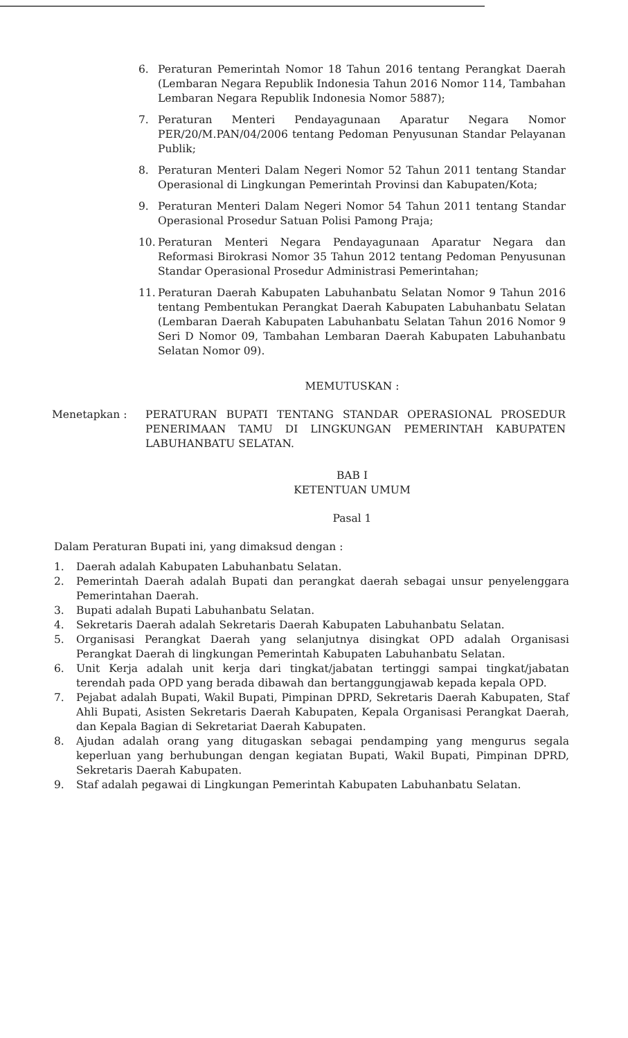6. Peraturan Pemerintah Nomor 18 Tahun 2016 tentang Perangkat Daerah (Lembaran Negara Republik Indonesia Tahun 2016 Nomor 114, Tambahan Lembaran Negara Republik Indonesia Nomor 5887);
7. Peraturan Menteri Pendayagunaan Aparatur Negara Nomor PER/20/M.PAN/04/2006 tentang Pedoman Penyusunan Standar Pelayanan Publik;
8. Peraturan Menteri Dalam Negeri Nomor 52 Tahun 2011 tentang Standar Operasional di Lingkungan Pemerintah Provinsi dan Kabupaten/Kota;
9. Peraturan Menteri Dalam Negeri Nomor 54 Tahun 2011 tentang Standar Operasional Prosedur Satuan Polisi Pamong Praja;
10. Peraturan Menteri Negara Pendayagunaan Aparatur Negara dan Reformasi Birokrasi Nomor 35 Tahun 2012 tentang Pedoman Penyusunan Standar Operasional Prosedur Administrasi Pemerintahan;
11. Peraturan Daerah Kabupaten Labuhanbatu Selatan Nomor 9 Tahun 2016 tentang Pembentukan Perangkat Daerah Kabupaten Labuhanbatu Selatan (Lembaran Daerah Kabupaten Labuhanbatu Selatan Tahun 2016 Nomor 9 Seri D Nomor 09, Tambahan Lembaran Daerah Kabupaten Labuhanbatu Selatan Nomor 09).
MEMUTUSKAN :
Menetapkan : PERATURAN BUPATI TENTANG STANDAR OPERASIONAL PROSEDUR PENERIMAAN TAMU DI LINGKUNGAN PEMERINTAH KABUPATEN LABUHANBATU SELATAN.
BAB I
KETENTUAN UMUM
Pasal 1
Dalam Peraturan Bupati ini, yang dimaksud dengan :
1. Daerah adalah Kabupaten Labuhanbatu Selatan.
2. Pemerintah Daerah adalah Bupati dan perangkat daerah sebagai unsur penyelenggara Pemerintahan Daerah.
3. Bupati adalah Bupati Labuhanbatu Selatan.
4. Sekretaris Daerah adalah Sekretaris Daerah Kabupaten Labuhanbatu Selatan.
5. Organisasi Perangkat Daerah yang selanjutnya disingkat OPD adalah Organisasi Perangkat Daerah di lingkungan Pemerintah Kabupaten Labuhanbatu Selatan.
6. Unit Kerja adalah unit kerja dari tingkat/jabatan tertinggi sampai tingkat/jabatan terendah pada OPD yang berada dibawah dan bertanggungjawab kepada kepala OPD.
7. Pejabat adalah Bupati, Wakil Bupati, Pimpinan DPRD, Sekretaris Daerah Kabupaten, Staf Ahli Bupati, Asisten Sekretaris Daerah Kabupaten, Kepala Organisasi Perangkat Daerah, dan Kepala Bagian di Sekretariat Daerah Kabupaten.
8. Ajudan adalah orang yang ditugaskan sebagai pendamping yang mengurus segala keperluan yang berhubungan dengan kegiatan Bupati, Wakil Bupati, Pimpinan DPRD, Sekretaris Daerah Kabupaten.
9. Staf adalah pegawai di Lingkungan Pemerintah Kabupaten Labuhanbatu Selatan.